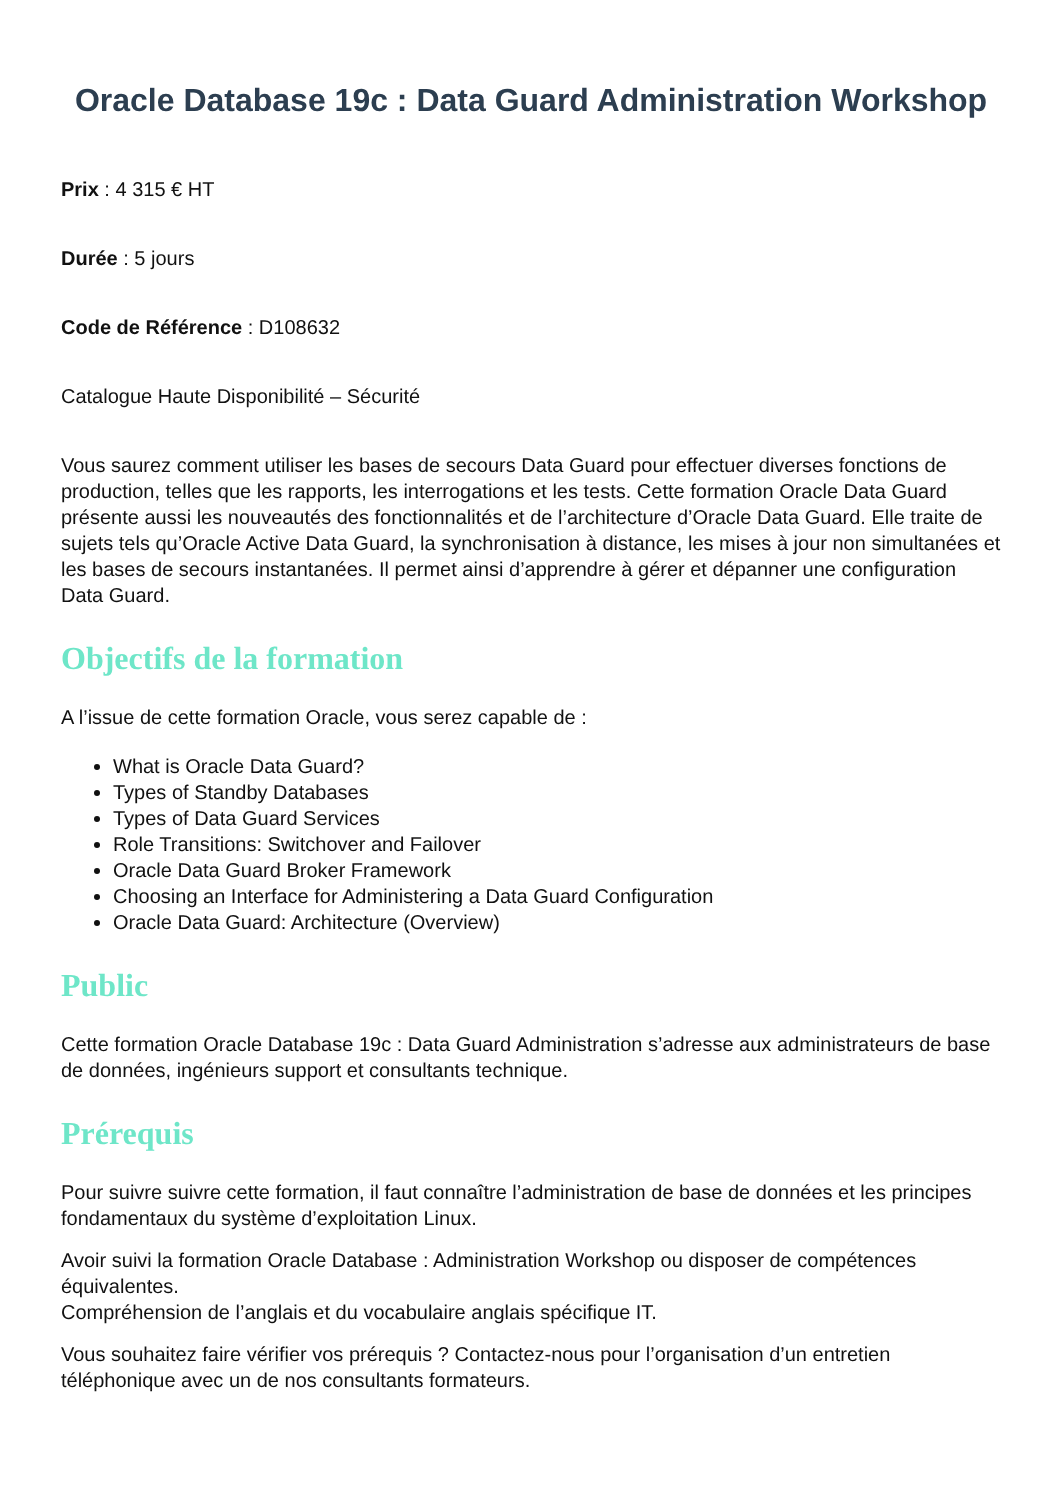Oracle Database 19c : Data Guard Administration Workshop
Prix : 4 315 € HT
Durée : 5 jours
Code de Référence : D108632
Catalogue Haute Disponibilité – Sécurité
Vous saurez comment utiliser les bases de secours Data Guard pour effectuer diverses fonctions de production, telles que les rapports, les interrogations et les tests. Cette formation Oracle Data Guard présente aussi les nouveautés des fonctionnalités et de l’architecture d’Oracle Data Guard. Elle traite de sujets tels qu’Oracle Active Data Guard, la synchronisation à distance, les mises à jour non simultanées et les bases de secours instantanées. Il permet ainsi d’apprendre à gérer et dépanner une configuration Data Guard.
Objectifs de la formation
A l’issue de cette formation Oracle, vous serez capable de :
What is Oracle Data Guard?
Types of Standby Databases
Types of Data Guard Services
Role Transitions: Switchover and Failover
Oracle Data Guard Broker Framework
Choosing an Interface for Administering a Data Guard Configuration
Oracle Data Guard: Architecture (Overview)
Public
Cette formation Oracle Database 19c : Data Guard Administration s’adresse aux administrateurs de base de données, ingénieurs support et consultants technique.
Prérequis
Pour suivre suivre cette formation, il faut connaître l’administration de base de données et les principes fondamentaux du système d’exploitation Linux.
Avoir suivi la formation Oracle Database : Administration Workshop ou disposer de compétences équivalentes.
Compréhension de l’anglais et du vocabulaire anglais spécifique IT.
Vous souhaitez faire vérifier vos prérequis ? Contactez-nous pour l’organisation d’un entretien téléphonique avec un de nos consultants formateurs.